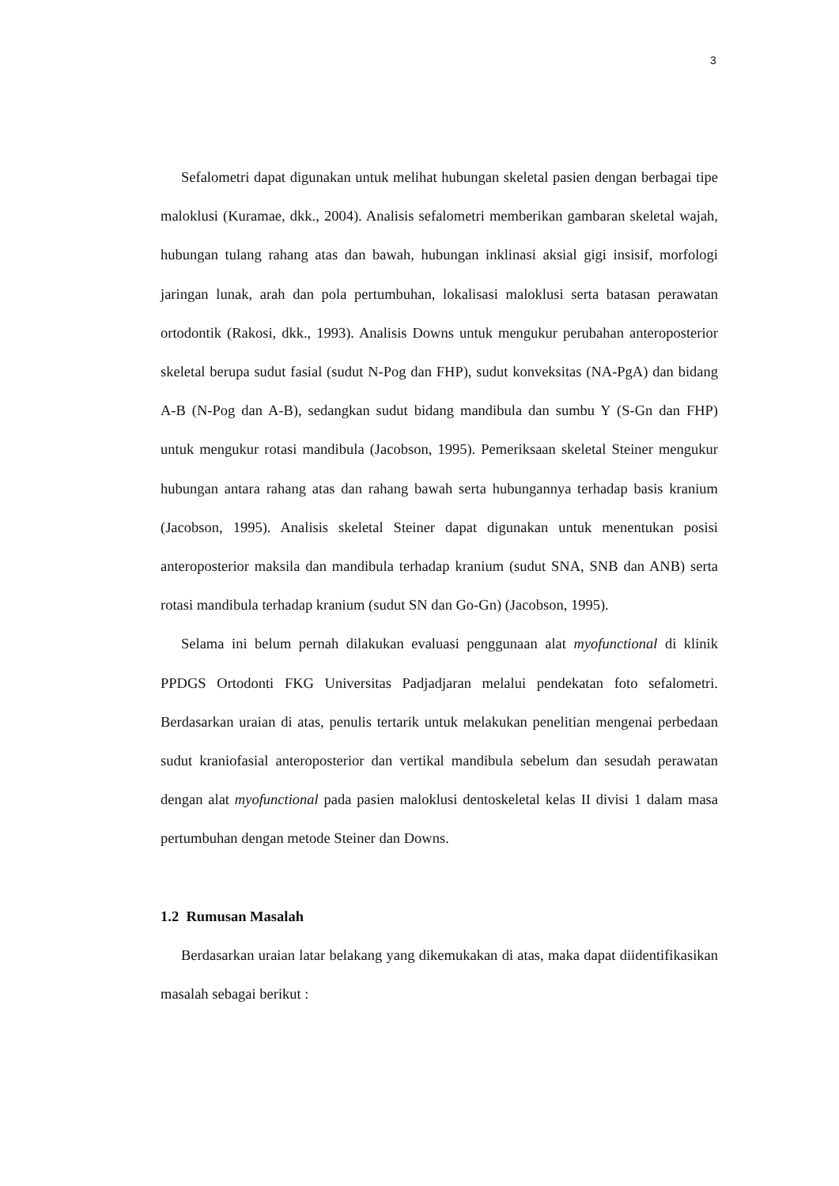3
Sefalometri dapat digunakan untuk melihat hubungan skeletal pasien dengan berbagai tipe maloklusi (Kuramae, dkk., 2004). Analisis sefalometri memberikan gambaran skeletal wajah, hubungan tulang rahang atas dan bawah, hubungan inklinasi aksial gigi insisif, morfologi jaringan lunak, arah dan pola pertumbuhan, lokalisasi maloklusi serta batasan perawatan ortodontik (Rakosi, dkk., 1993). Analisis Downs untuk mengukur perubahan anteroposterior skeletal berupa sudut fasial (sudut N-Pog dan FHP), sudut konveksitas (NA-PgA) dan bidang A-B (N-Pog dan A-B), sedangkan sudut bidang mandibula dan sumbu Y (S-Gn dan FHP) untuk mengukur rotasi mandibula (Jacobson, 1995). Pemeriksaan skeletal Steiner mengukur hubungan antara rahang atas dan rahang bawah serta hubungannya terhadap basis kranium (Jacobson, 1995). Analisis skeletal Steiner dapat digunakan untuk menentukan posisi anteroposterior maksila dan mandibula terhadap kranium (sudut SNA, SNB dan ANB) serta rotasi mandibula terhadap kranium (sudut SN dan Go-Gn) (Jacobson, 1995).
Selama ini belum pernah dilakukan evaluasi penggunaan alat myofunctional di klinik PPDGS Ortodonti FKG Universitas Padjadjaran melalui pendekatan foto sefalometri. Berdasarkan uraian di atas, penulis tertarik untuk melakukan penelitian mengenai perbedaan sudut kraniofasial anteroposterior dan vertikal mandibula sebelum dan sesudah perawatan dengan alat myofunctional pada pasien maloklusi dentoskeletal kelas II divisi 1 dalam masa pertumbuhan dengan metode Steiner dan Downs.
1.2 Rumusan Masalah
Berdasarkan uraian latar belakang yang dikemukakan di atas, maka dapat diidentifikasikan masalah sebagai berikut :